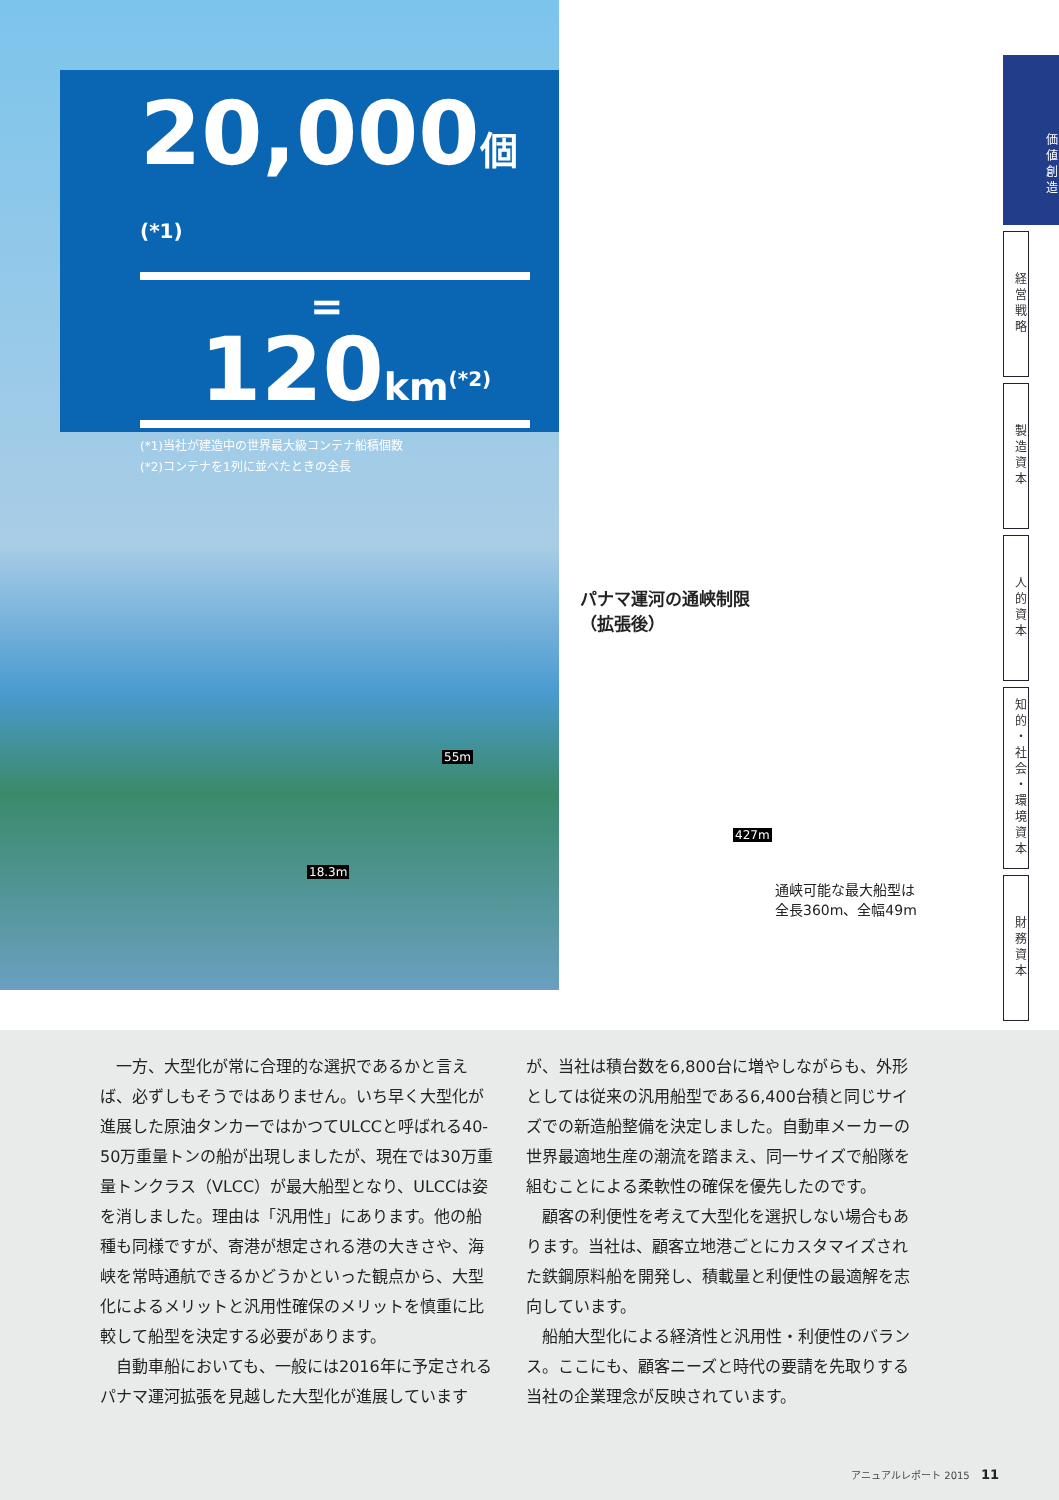20,000個<sup>(*1)</sup>
=
120km<sup>(*2)</sup>
(*1)当社が建造中の世界最大級コンテナ船積個数
(*2)コンテナを1列に並べたときの全長
パナマ運河の通峡制限
（拡張後）
55m
18.3m
427m
通峡可能な最大船型は
全長360m、全幅49m
価値創造
経営戦略
製造資本
人的資本
知的・社会・環境資本
財務資本
一方、大型化が常に合理的な選択であるかと言えば、必ずしもそうではありません。いち早く大型化が進展した原油タンカーではかつてULCCと呼ばれる40-50万重量トンの船が出現しましたが、現在では30万重量トンクラス（VLCC）が最大船型となり、ULCCは姿を消しました。理由は「汎用性」にあります。他の船種も同様ですが、寄港が想定される港の大きさや、海峡を常時通航できるかどうかといった観点から、大型化によるメリットと汎用性確保のメリットを慎重に比較して船型を決定する必要があります。
自動車船においても、一般には2016年に予定されるパナマ運河拡張を見越した大型化が進展していますが、当社は積台数を6,800台に増やしながらも、外形としては従来の汎用船型である6,400台積と同じサイズでの新造船整備を決定しました。自動車メーカーの世界最適地生産の潮流を踏まえ、同一サイズで船隊を組むことによる柔軟性の確保を優先したのです。
顧客の利便性を考えて大型化を選択しない場合もあります。当社は、顧客立地港ごとにカスタマイズされた鉄鋼原料船を開発し、積載量と利便性の最適解を志向しています。
船舶大型化による経済性と汎用性・利便性のバランス。ここにも、顧客ニーズと時代の要請を先取りする当社の企業理念が反映されています。
アニュアルレポート 2015 11